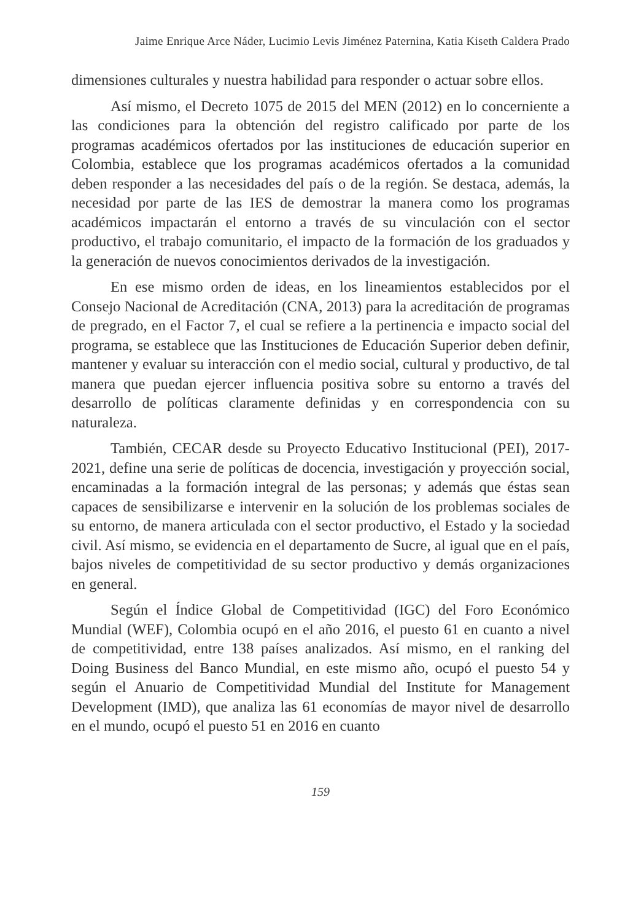Jaime Enrique Arce Náder, Lucimio Levis Jiménez Paternina, Katia Kiseth Caldera Prado
dimensiones culturales y nuestra habilidad para responder o actuar sobre ellos.
Así mismo, el Decreto 1075 de 2015 del MEN (2012) en lo concerniente a las condiciones para la obtención del registro calificado por parte de los programas académicos ofertados por las instituciones de educación superior en Colombia, establece que los programas académicos ofertados a la comunidad deben responder a las necesidades del país o de la región. Se destaca, además, la necesidad por parte de las IES de demostrar la manera como los programas académicos impactarán el entorno a través de su vinculación con el sector productivo, el trabajo comunitario, el impacto de la formación de los graduados y la generación de nuevos conocimientos derivados de la investigación.
En ese mismo orden de ideas, en los lineamientos establecidos por el Consejo Nacional de Acreditación (CNA, 2013) para la acreditación de programas de pregrado, en el Factor 7, el cual se refiere a la pertinencia e impacto social del programa, se establece que las Instituciones de Educación Superior deben definir, mantener y evaluar su interacción con el medio social, cultural y productivo, de tal manera que puedan ejercer influencia positiva sobre su entorno a través del desarrollo de políticas claramente definidas y en correspondencia con su naturaleza.
También, CECAR desde su Proyecto Educativo Institucional (PEI), 2017-2021, define una serie de políticas de docencia, investigación y proyección social, encaminadas a la formación integral de las personas; y además que éstas sean capaces de sensibilizarse e intervenir en la solución de los problemas sociales de su entorno, de manera articulada con el sector productivo, el Estado y la sociedad civil. Así mismo, se evidencia en el departamento de Sucre, al igual que en el país, bajos niveles de competitividad de su sector productivo y demás organizaciones en general.
Según el Índice Global de Competitividad (IGC) del Foro Económico Mundial (WEF), Colombia ocupó en el año 2016, el puesto 61 en cuanto a nivel de competitividad, entre 138 países analizados. Así mismo, en el ranking del Doing Business del Banco Mundial, en este mismo año, ocupó el puesto 54 y según el Anuario de Competitividad Mundial del Institute for Management Development (IMD), que analiza las 61 economías de mayor nivel de desarrollo en el mundo, ocupó el puesto 51 en 2016 en cuanto
159